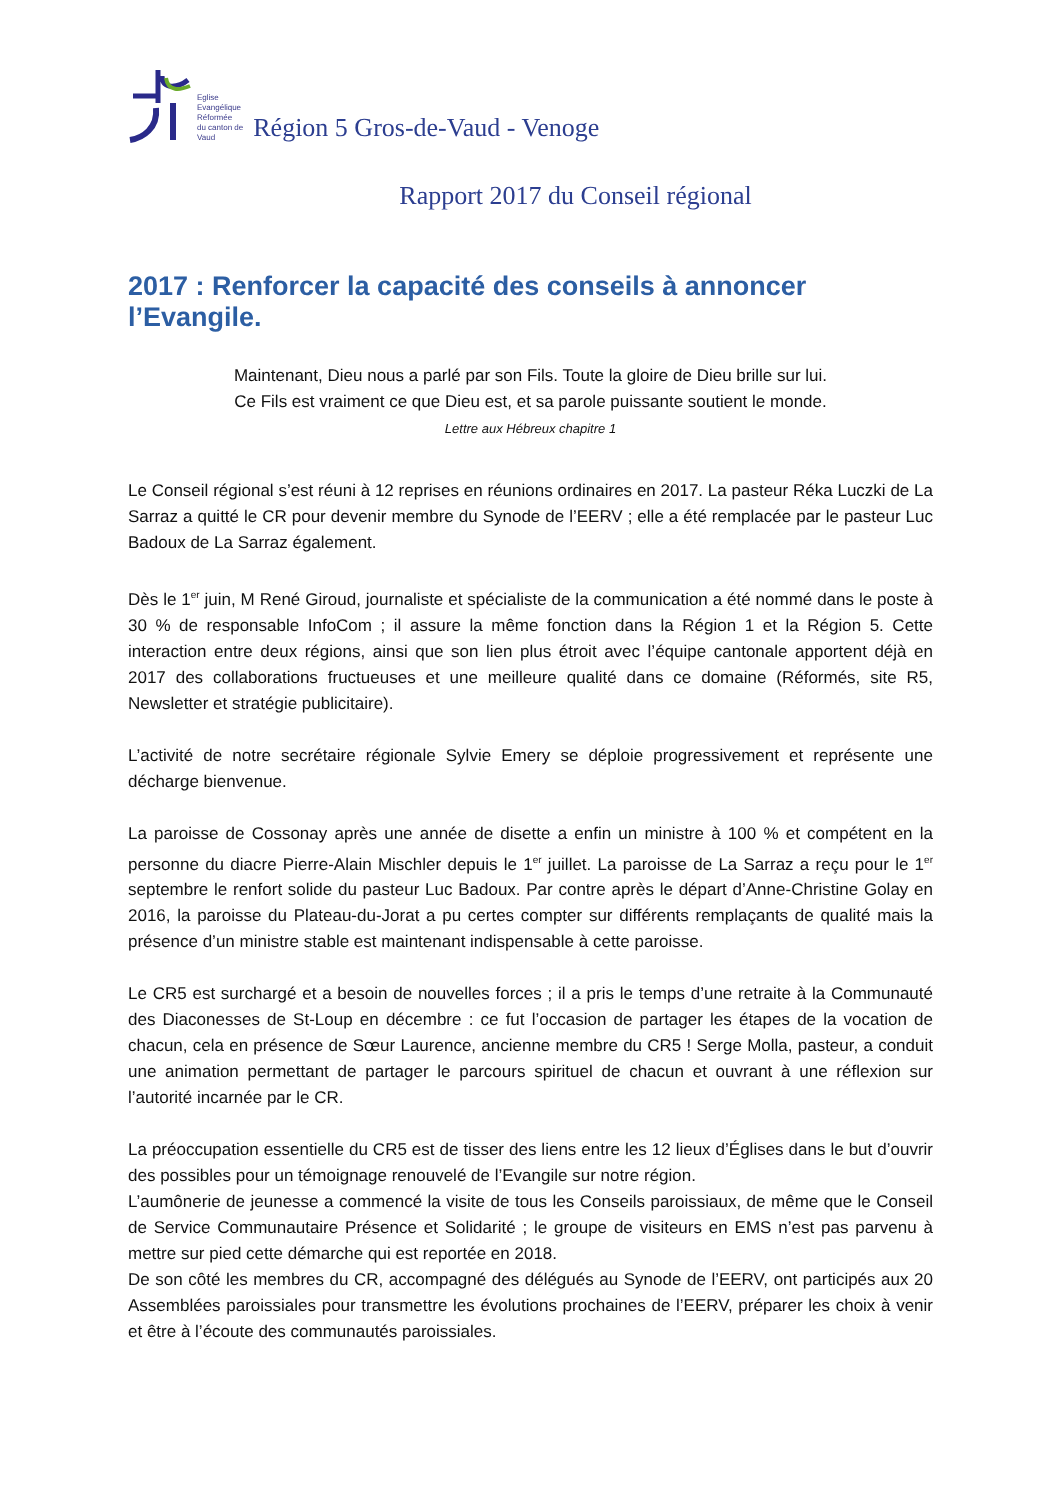Eglise
Evangélique
Réformée
du canton de
Vaud
Région 5 Gros-de-Vaud - Venoge
Rapport 2017 du Conseil régional
2017 : Renforcer la capacité des conseils à annoncer l’Evangile.
Maintenant, Dieu nous a parlé par son Fils. Toute la gloire de Dieu brille sur lui.
Ce Fils est vraiment ce que Dieu est, et sa parole puissante soutient le monde.
Lettre aux Hébreux chapitre 1
Le Conseil régional s’est réuni à 12 reprises en réunions ordinaires en 2017. La pasteur Réka Luczki de La Sarraz a quitté le CR pour devenir membre du Synode de l’EERV ; elle a été remplacée par le pasteur Luc Badoux de La Sarraz également.
Dès le 1<sup>er</sup> juin, M René Giroud, journaliste et spécialiste de la communication a été nommé dans le poste à 30 % de responsable InfoCom ; il assure la même fonction dans la Région 1 et la Région 5. Cette interaction entre deux régions, ainsi que son lien plus étroit avec l’équipe cantonale apportent déjà en 2017 des collaborations fructueuses et une meilleure qualité dans ce domaine (Réformés, site R5, Newsletter et stratégie publicitaire).
L’activité de notre secrétaire régionale Sylvie Emery se déploie progressivement et représente une décharge bienvenue.
La paroisse de Cossonay après une année de disette a enfin un ministre à 100 % et compétent en la personne du diacre Pierre-Alain Mischler depuis le 1<sup>er</sup> juillet. La paroisse de La Sarraz a reçu pour le 1<sup>er</sup> septembre le renfort solide du pasteur Luc Badoux. Par contre après le départ d’Anne-Christine Golay en 2016, la paroisse du Plateau-du-Jorat a pu certes compter sur différents remplaçants de qualité mais la présence d’un ministre stable est maintenant indispensable à cette paroisse.
Le CR5 est surchargé et a besoin de nouvelles forces ; il a pris le temps d’une retraite à la Communauté des Diaconesses de St-Loup en décembre : ce fut l’occasion de partager les étapes de la vocation de chacun, cela en présence de Sœur Laurence, ancienne membre du CR5 ! Serge Molla, pasteur, a conduit une animation permettant de partager le parcours spirituel de chacun et ouvrant à une réflexion sur l’autorité incarnée par le CR.
La préoccupation essentielle du CR5 est de tisser des liens entre les 12 lieux d’Églises dans le but d’ouvrir des possibles pour un témoignage renouvelé de l’Evangile sur notre région.
L’aumônerie de jeunesse a commencé la visite de tous les Conseils paroissiaux, de même que le Conseil de Service Communautaire Présence et Solidarité ; le groupe de visiteurs en EMS n’est pas parvenu à mettre sur pied cette démarche qui est reportée en 2018.
De son côté les membres du CR, accompagné des délégués au Synode de l’EERV, ont participés aux 20 Assemblées paroissiales pour transmettre les évolutions prochaines de l’EERV, préparer les choix à venir et être à l’écoute des communautés paroissiales.